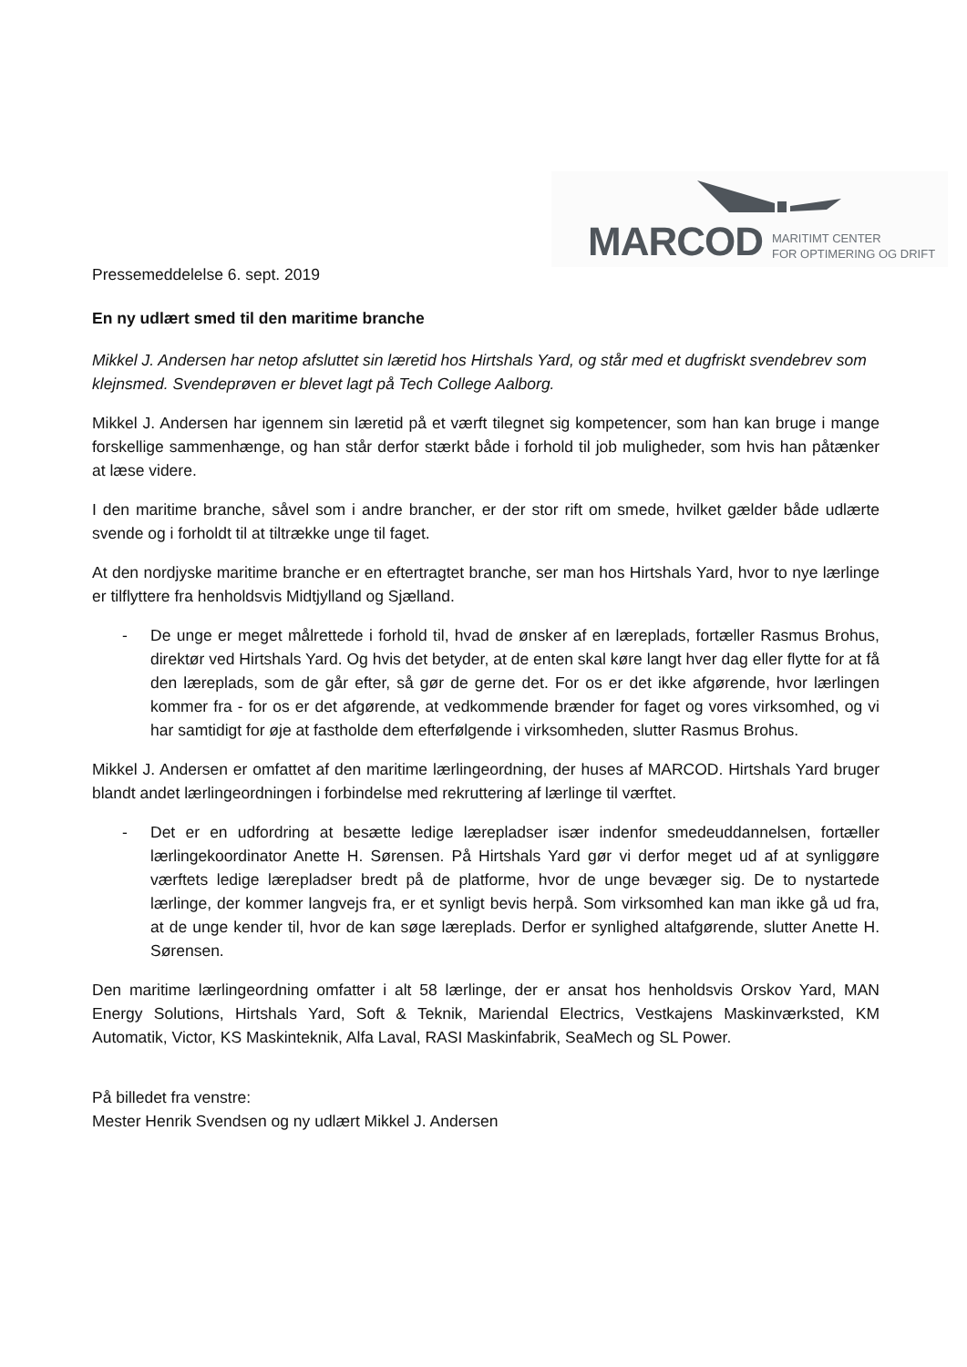MARCOD MARITIMT CENTER
FOR OPTIMERING OG DRIFT
Pressemeddelelse 6. sept. 2019
En ny udlært smed til den maritime branche
Mikkel J. Andersen har netop afsluttet sin læretid hos Hirtshals Yard, og står med et dugfriskt svendebrev som klejnsmed. Svendeprøven er blevet lagt på Tech College Aalborg.
Mikkel J. Andersen har igennem sin læretid på et værft tilegnet sig kompetencer, som han kan bruge i mange forskellige sammenhænge, og han står derfor stærkt både i forhold til job muligheder, som hvis han påtænker at læse videre.
I den maritime branche, såvel som i andre brancher, er der stor rift om smede, hvilket gælder både udlærte svende og i forholdt til at tiltrække unge til faget.
At den nordjyske maritime branche er en eftertragtet branche, ser man hos Hirtshals Yard, hvor to nye lærlinge er tilflyttere fra henholdsvis Midtjylland og Sjælland.
- De unge er meget målrettede i forhold til, hvad de ønsker af en læreplads, fortæller Rasmus Brohus, direktør ved Hirtshals Yard. Og hvis det betyder, at de enten skal køre langt hver dag eller flytte for at få den læreplads, som de går efter, så gør de gerne det. For os er det ikke afgørende, hvor lærlingen kommer fra - for os er det afgørende, at vedkommende brænder for faget og vores virksomhed, og vi har samtidigt for øje at fastholde dem efterfølgende i virksomheden, slutter Rasmus Brohus.
Mikkel J. Andersen er omfattet af den maritime lærlingeordning, der huses af MARCOD. Hirtshals Yard bruger blandt andet lærlingeordningen i forbindelse med rekruttering af lærlinge til værftet.
- Det er en udfordring at besætte ledige lærepladser især indenfor smedeuddannelsen, fortæller lærlingekoordinator Anette H. Sørensen. På Hirtshals Yard gør vi derfor meget ud af at synliggøre værftets ledige lærepladser bredt på de platforme, hvor de unge bevæger sig. De to nystartede lærlinge, der kommer langvejs fra, er et synligt bevis herpå. Som virksomhed kan man ikke gå ud fra, at de unge kender til, hvor de kan søge læreplads. Derfor er synlighed altafgørende, slutter Anette H. Sørensen.
Den maritime lærlingeordning omfatter i alt 58 lærlinge, der er ansat hos henholdsvis Orskov Yard, MAN Energy Solutions, Hirtshals Yard, Soft & Teknik, Mariendal Electrics, Vestkajens Maskinværksted, KM Automatik, Victor, KS Maskinteknik, Alfa Laval, RASI Maskinfabrik, SeaMech og SL Power.
På billedet fra venstre:
Mester Henrik Svendsen og ny udlært Mikkel J. Andersen